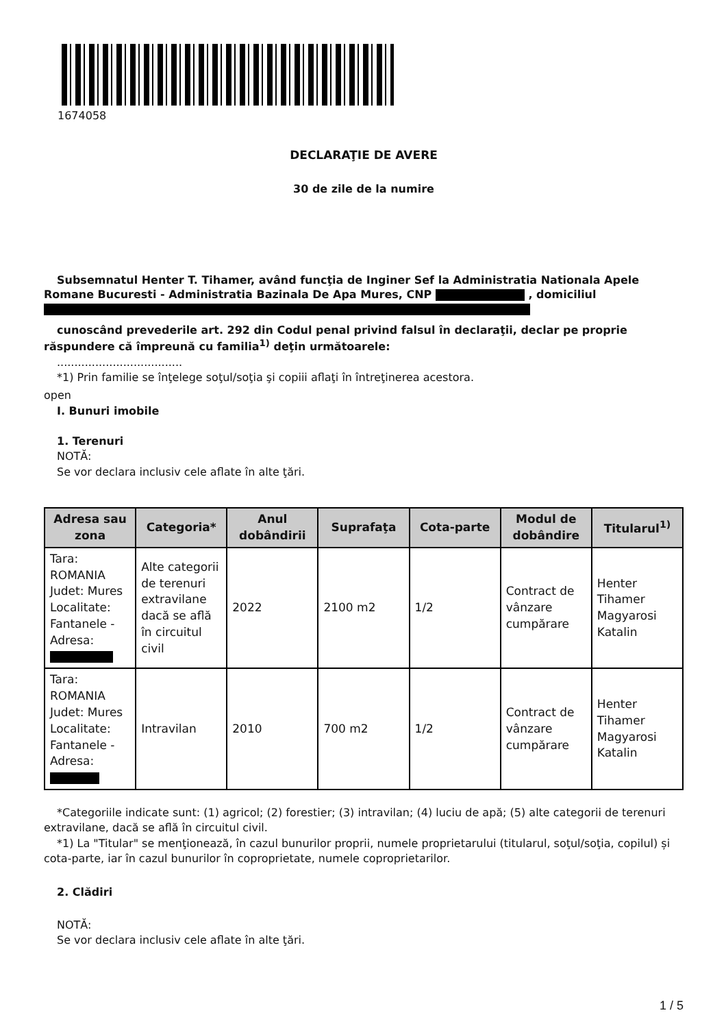1674058
DECLARAŢIE DE AVERE
30 de zile de la numire
Subsemnatul Henter T. Tihamer, având funcţia de Inginer Sef la Administratia Nationala Apele Romane Bucuresti - Administratia Bazinala De Apa Mures, CNP , domiciliul
cunoscând prevederile art. 292 din Codul penal privind falsul în declaraţii, declar pe proprie răspundere că împreună cu familia<sup>1)</sup> deţin următoarele:
....................................
*1) Prin familie se înţelege soţul/soţia şi copiii aflaţi în întreţinerea acestora.
open
I. Bunuri imobile
1. Terenuri
NOTĂ:
Se vor declara inclusiv cele aflate în alte ţări.
| Adresa sau zona | Categoria* | Anul dobândirii | Suprafaţa | Cota-parte | Modul de dobândire | Titularul<sup>1)</sup> |
| --- | --- | --- | --- | --- | --- | --- |
| Tara: ROMANIA Judet: Mures Localitate: Fantanele - Adresa: | Alte categorii de terenuri extravilane dacă se află în circuitul civil | 2022 | 2100 m2 | 1/2 | Contract de vânzare cumpărare | Henter Tihamer Magyarosi Katalin |
| Tara: ROMANIA Judet: Mures Localitate: Fantanele - Adresa: | Intravilan | 2010 | 700 m2 | 1/2 | Contract de vânzare cumpărare | Henter Tihamer Magyarosi Katalin |
*Categoriile indicate sunt: (1) agricol; (2) forestier; (3) intravilan; (4) luciu de apă; (5) alte categorii de terenuri extravilane, dacă se află în circuitul civil.
*1) La "Titular" se menţionează, în cazul bunurilor proprii, numele proprietarului (titularul, soţul/soţia, copilul) și cota-parte, iar în cazul bunurilor în coproprietate, numele coproprietarilor.
2. Clădiri
NOTĂ:
Se vor declara inclusiv cele aflate în alte ţări.
1 / 5